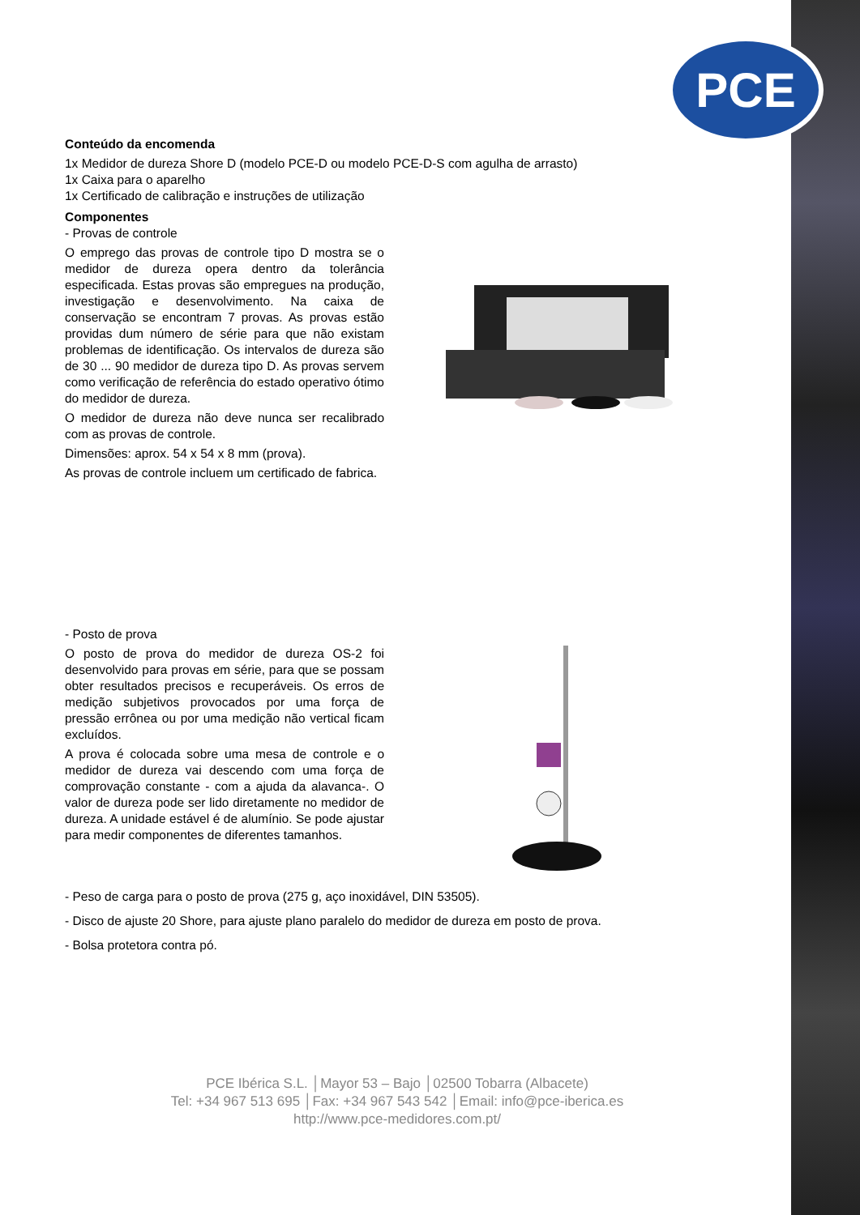PCE
Conteúdo da encomenda
1x Medidor de dureza Shore D (modelo PCE-D ou modelo PCE-D-S com agulha de arrasto)
1x Caixa para o aparelho
1x Certificado de calibração e instruções de utilização
Componentes
- Provas de controle
O emprego das provas de controle tipo D mostra se o medidor de dureza opera dentro da tolerância especificada. Estas provas são empregues na produção, investigação e desenvolvimento. Na caixa de conservação se encontram 7 provas. As provas estão providas dum número de série para que não existam problemas de identificação. Os intervalos de dureza são de 30 ... 90 medidor de dureza tipo D. As provas servem como verificação de referência do estado operativo ótimo do medidor de dureza.
O medidor de dureza não deve nunca ser recalibrado com as provas de controle.
Dimensões: aprox. 54 x 54 x 8 mm (prova).
As provas de controle incluem um certificado de fabrica.
- Posto de prova
O posto de prova do medidor de dureza OS-2 foi desenvolvido para provas em série, para que se possam obter resultados precisos e recuperáveis. Os erros de medição subjetivos provocados por uma força de pressão errônea ou por uma medição não vertical ficam excluídos.
A prova é colocada sobre uma mesa de controle e o medidor de dureza vai descendo com uma força de comprovação constante - com a ajuda da alavanca-. O valor de dureza pode ser lido diretamente no medidor de dureza. A unidade estável é de alumínio. Se pode ajustar para medir componentes de diferentes tamanhos.
- Peso de carga para o posto de prova (275 g, aço inoxidável, DIN 53505).
- Disco de ajuste 20 Shore, para ajuste plano paralelo do medidor de dureza em posto de prova.
- Bolsa protetora contra pó.
PCE Ibérica S.L. │Mayor 53 – Bajo │02500 Tobarra (Albacete)
Tel: +34 967 513 695 │Fax: +34 967 543 542 │Email: info@pce-iberica.es
http://www.pce-medidores.com.pt/